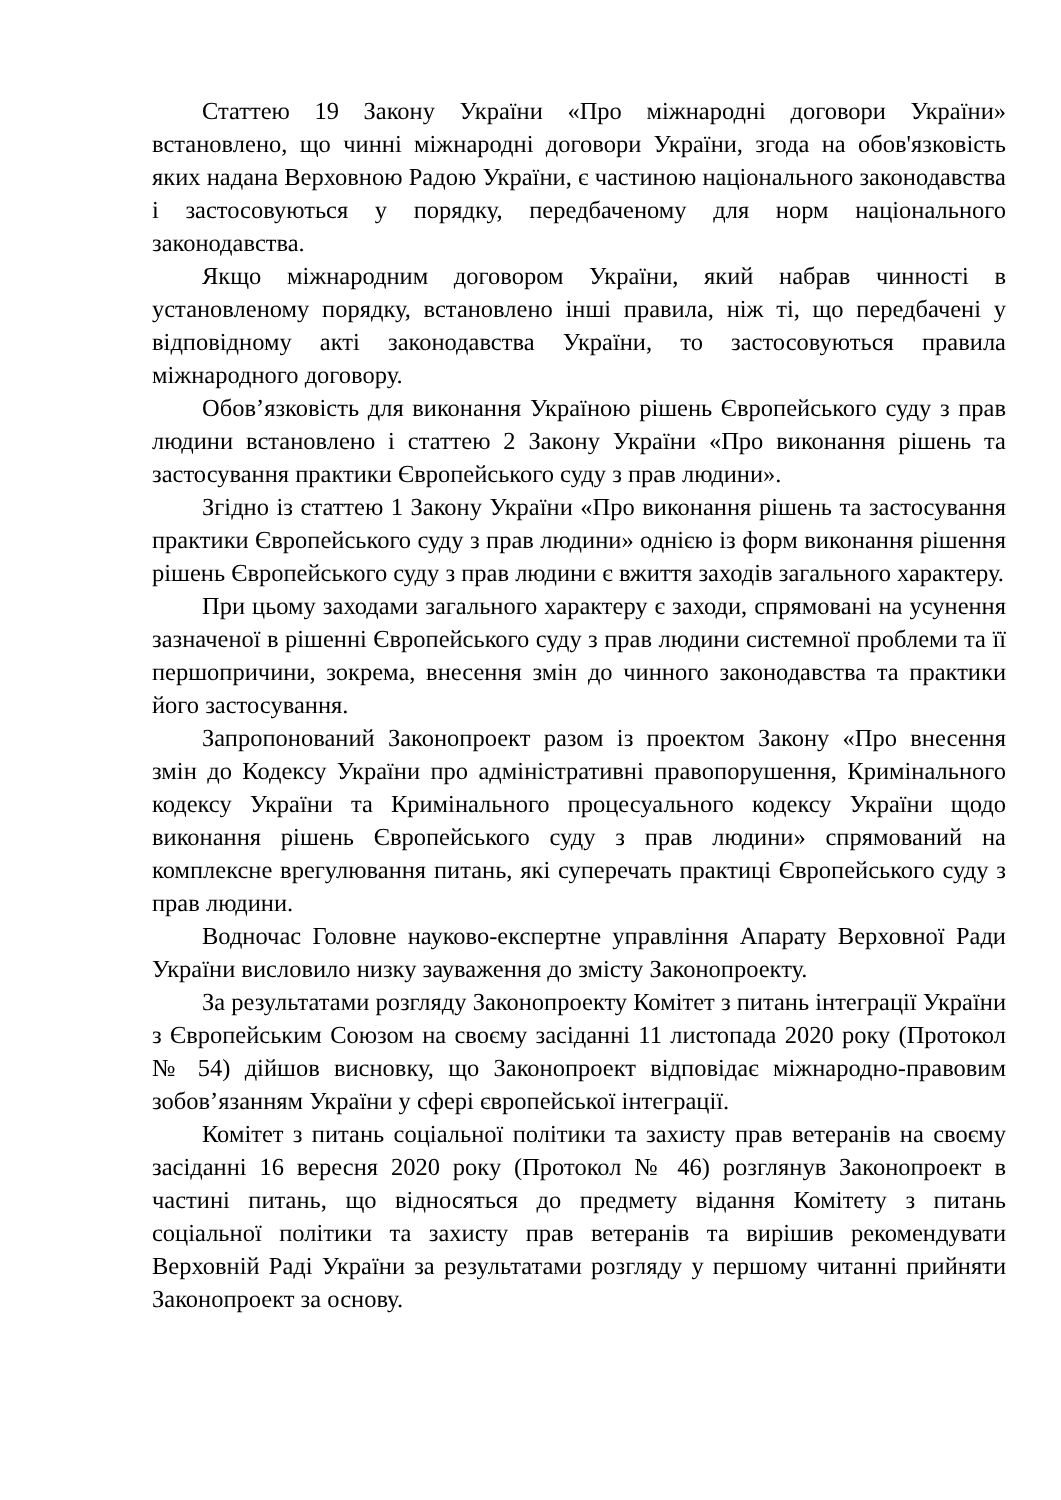Статтею 19 Закону України «Про міжнародні договори України» встановлено, що чинні міжнародні договори України, згода на обов'язковість яких надана Верховною Радою України, є частиною національного законодавства і застосовуються у порядку, передбаченому для норм національного законодавства.
Якщо міжнародним договором України, який набрав чинності в установленому порядку, встановлено інші правила, ніж ті, що передбачені у відповідному акті законодавства України, то застосовуються правила міжнародного договору.
Обов’язковість для виконання Україною рішень Європейського суду з прав людини встановлено і статтею 2 Закону України «Про виконання рішень та застосування практики Європейського суду з прав людини».
Згідно із статтею 1 Закону України «Про виконання рішень та застосування практики Європейського суду з прав людини» однією із форм виконання рішення рішень Європейського суду з прав людини є вжиття заходів загального характеру.
При цьому заходами загального характеру є заходи, спрямовані на усунення зазначеної в рішенні Європейського суду з прав людини системної проблеми та її першопричини, зокрема, внесення змін до чинного законодавства та практики його застосування.
Запропонований Законопроект разом із проектом Закону «Про внесення змін до Кодексу України про адміністративні правопорушення, Кримінального кодексу України та Кримінального процесуального кодексу України щодо виконання рішень Європейського суду з прав людини» спрямований на комплексне врегулювання питань, які суперечать практиці Європейського суду з прав людини.
Водночас Головне науково-експертне управління Апарату Верховної Ради України висловило низку зауваження до змісту Законопроекту.
За результатами розгляду Законопроекту Комітет з питань інтеграції України з Європейським Союзом на своєму засіданні 11 листопада 2020 року (Протокол № 54) дійшов висновку, що Законопроект відповідає міжнародно-правовим зобов’язанням України у сфері європейської інтеграції.
Комітет з питань соціальної політики та захисту прав ветеранів на своєму засіданні 16 вересня 2020 року (Протокол № 46) розглянув Законопроект в частині питань, що відносяться до предмету відання Комітету з питань соціальної політики та захисту прав ветеранів та вирішив рекомендувати Верховній Раді України за результатами розгляду у першому читанні прийняти Законопроект за основу.